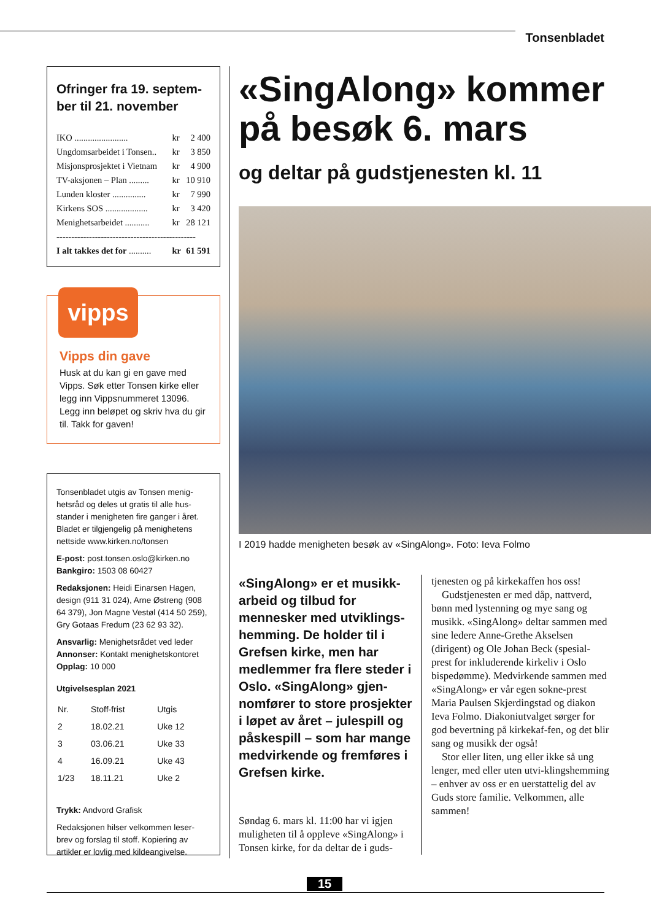Tonsenbladet
Ofringer fra 19. septem-
ber til 21. november
| IKO ........................ | kr | 2 400 |
| Ungdomsarbeidet i Tonsen.. | kr | 3 850 |
| Misjonsprosjektet i Vietnam | kr | 4 900 |
| TV-aksjonen – Plan ......... | kr | 10 910 |
| Lunden kloster ............... | kr | 7 990 |
| Kirkens SOS ................... | kr | 3 420 |
| Menighetsarbeidet ........... | kr | 28 121 |
| ----------------------------------------------- | | |
| I alt takkes det for .......... | kr | 61 591 |
vipps
Vipps din gave
Husk at du kan gi en gave med Vipps. Søk etter Tonsen kirke eller legg inn Vippsnummeret 13096. Legg inn beløpet og skriv hva du gir til. Takk for gaven!
Tonsenbladet utgis av Tonsen menig-hetsråd og deles ut gratis til alle hus-stander i menigheten fire ganger i året. Bladet er tilgjengelig på menighetens nettside www.kirken.no/tonsen
E-post: post.tonsen.oslo@kirken.no
Bankgiro: 1503 08 60427
Redaksjonen: Heidi Einarsen Hagen, design (911 31 024), Arne Østreng (908 64 379), Jon Magne Vestøl (414 50 259), Gry Gotaas Fredum (23 62 93 32).
Ansvarlig: Menighetsrådet ved leder
Annonser: Kontakt menighetskontoret
Opplag: 10 000
Utgivelsesplan 2021
| Nr. | Stoff-frist | Utgis |
| 2 | 18.02.21 | Uke 12 |
| 3 | 03.06.21 | Uke 33 |
| 4 | 16.09.21 | Uke 43 |
| 1/23 | 18.11.21 | Uke 2 |
Trykk: Andvord Grafisk
Redaksjonen hilser velkommen leser-brev og forslag til stoff. Kopiering av artikler er lovlig med kildeangivelse.
«SingAlong» kommer på besøk 6. mars
og deltar på gudstjenesten kl. 11
I 2019 hadde menigheten besøk av «SingAlong». Foto: Ieva Folmo
«SingAlong» er et musikk-arbeid og tilbud for mennesker med utviklings-hemming. De holder til i Grefsen kirke, men har medlemmer fra flere steder i Oslo. «SingAlong» gjen-nomfører to store prosjekter i løpet av året – julespill og påskespill – som har mange medvirkende og fremføres i Grefsen kirke.
Søndag 6. mars kl. 11:00 har vi igjen muligheten til å oppleve «SingAlong» i Tonsen kirke, for da deltar de i guds-
tjenesten og på kirkekaffen hos oss!
Gudstjenesten er med dåp, nattverd, bønn med lystenning og mye sang og musikk. «SingAlong» deltar sammen med sine ledere Anne-Grethe Akselsen (dirigent) og Ole Johan Beck (spesial-prest for inkluderende kirkeliv i Oslo bispedømme). Medvirkende sammen med «SingAlong» er vår egen sokne-prest Maria Paulsen Skjerdingstad og diakon Ieva Folmo. Diakoniutvalget sørger for god bevertning på kirkekaf-fen, og det blir sang og musikk der også!
Stor eller liten, ung eller ikke så ung lenger, med eller uten utvi-klingshemming – enhver av oss er en uerstattelig del av Guds store familie. Velkommen, alle sammen!
15